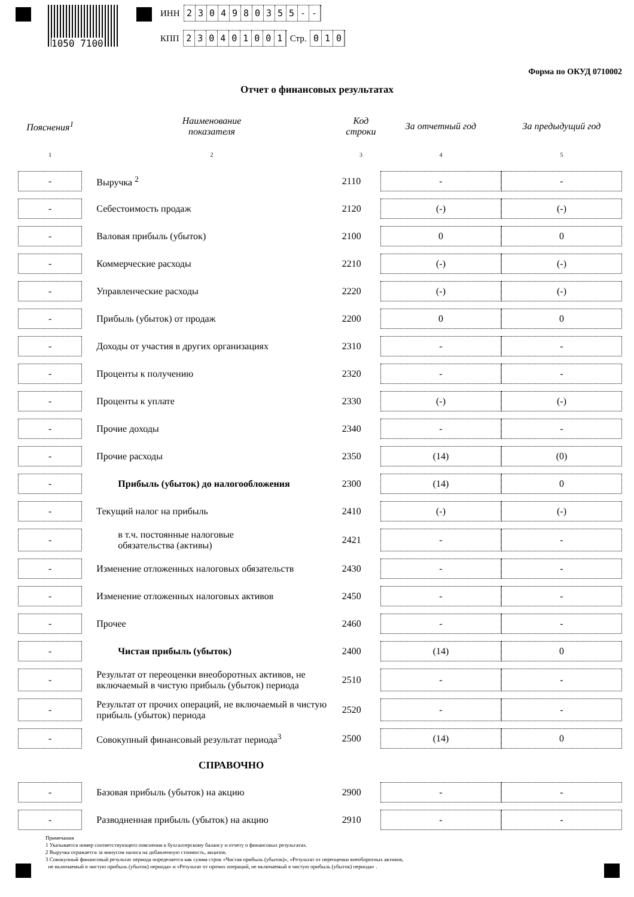1050 7100
ИНН 2304980355 - -
КПП 230401001 Стр. 010
Форма по ОКУД 0710002
Отчет о финансовых результатах
| Пояснения<sup>1</sup> | Наименование показателя | Код строки | За отчетный год | За предыдущий год |
| --- | --- | --- | --- | --- |
| 1 | 2 | 3 | 4 | 5 |
| - | Выручка <sup>2</sup> | 2110 | - | - |
| - | Себестоимость продаж | 2120 | (-) | (-) |
| - | Валовая прибыль (убыток) | 2100 | 0 | 0 |
| - | Коммерческие расходы | 2210 | (-) | (-) |
| - | Управленческие расходы | 2220 | (-) | (-) |
| - | Прибыль (убыток) от продаж | 2200 | 0 | 0 |
| - | Доходы от участия в других организациях | 2310 | - | - |
| - | Проценты к получению | 2320 | - | - |
| - | Проценты к уплате | 2330 | (-) | (-) |
| - | Прочие доходы | 2340 | - | - |
| - | Прочие расходы | 2350 | (14) | (0) |
| - | Прибыль (убыток) до налогообложения | 2300 | (14) | 0 |
| - | Текущий налог на прибыль | 2410 | (-) | (-) |
| - | в т.ч. постоянные налоговые обязательства (активы) | 2421 | - | - |
| - | Изменение отложенных налоговых обязательств | 2430 | - | - |
| - | Изменение отложенных налоговых активов | 2450 | - | - |
| - | Прочее | 2460 | - | - |
| - | Чистая прибыль (убыток) | 2400 | (14) | 0 |
| - | Результат от переоценки внеоборотных активов, не включаемый в чистую прибыль (убыток) периода | 2510 | - | - |
| - | Результат от прочих операций, не включаемый в чистую прибыль (убыток) периода | 2520 | - | - |
| - | Совокупный финансовый результат периода<sup>3</sup> | 2500 | (14) | 0 |
| | СПРАВОЧНО | | | |
| - | Базовая прибыль (убыток) на акцию | 2900 | - | - |
| - | Разводненная прибыль (убыток) на акцию | 2910 | - | - |
Примечания
1 Указывается номер соответствующего пояснения к бухгалтерскому балансу и отчету о финансовых результатах.
2 Выручка отражается за минусом налога на добавленную стоимость, акцизов.
3 Совокупный финансовый результат периода определяется как сумма строк «Чистая прибыль (убыток)», «Результат от переоценки внеоборотных активов,
не включаемый в чистую прибыль (убыток) периода» и «Результат от прочих операций, не включаемый в чистую прибыль (убыток) периода» .